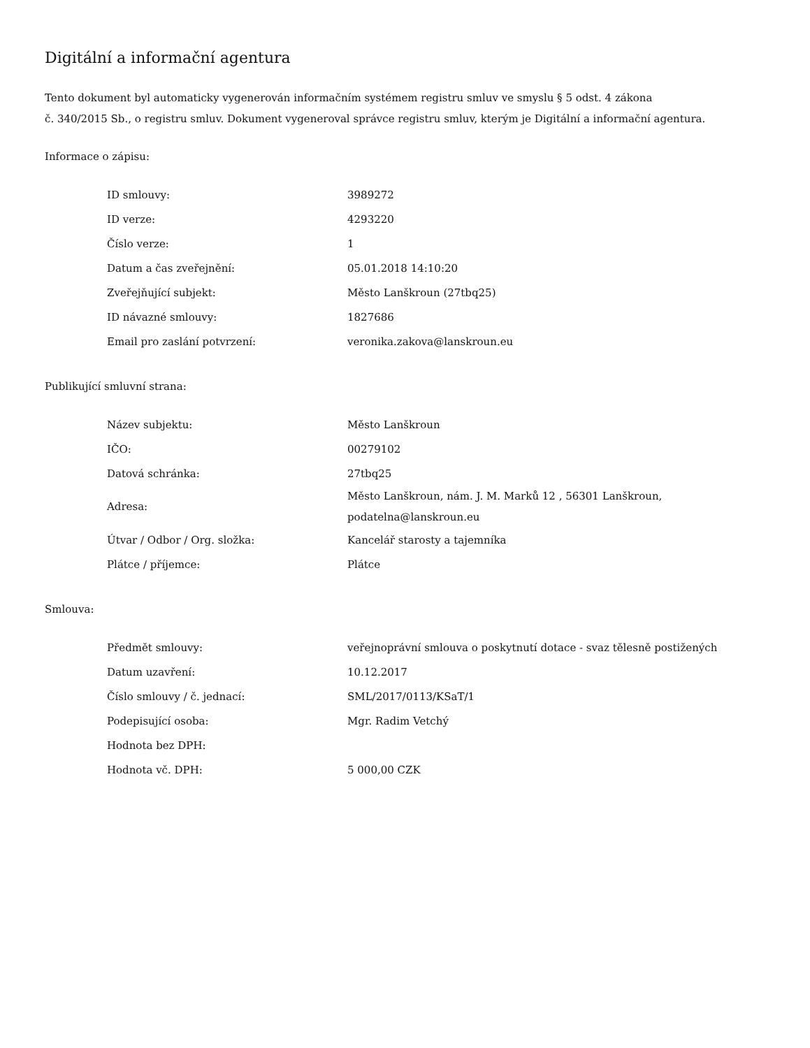Digitální a informační agentura
Tento dokument byl automaticky vygenerován informačním systémem registru smluv ve smyslu § 5 odst. 4 zákona
č. 340/2015 Sb., o registru smluv. Dokument vygeneroval správce registru smluv, kterým je Digitální a informační agentura.
Informace o zápisu:
| ID smlouvy: | 3989272 |
| ID verze: | 4293220 |
| Číslo verze: | 1 |
| Datum a čas zveřejnění: | 05.01.2018 14:10:20 |
| Zveřejňující subjekt: | Město Lanškroun (27tbq25) |
| ID návazné smlouvy: | 1827686 |
| Email pro zaslání potvrzení: | veronika.zakova@lanskroun.eu |
Publikující smluvní strana:
| Název subjektu: | Město Lanškroun |
| IČO: | 00279102 |
| Datová schránka: | 27tbq25 |
| Adresa: | Město Lanškroun, nám. J. M. Marků 12 , 56301 Lanškroun, podatelna@lanskroun.eu |
| Útvar / Odbor / Org. složka: | Kancelář starosty a tajemníka |
| Plátce / příjemce: | Plátce |
Smlouva:
| Předmět smlouvy: | veřejnoprávní smlouva o poskytnutí dotace - svaz tělesně postižených |
| Datum uzavření: | 10.12.2017 |
| Číslo smlouvy / č. jednací: | SML/2017/0113/KSaT/1 |
| Podepisující osoba: | Mgr. Radim Vetchý |
| Hodnota bez DPH: | |
| Hodnota vč. DPH: | 5 000,00 CZK |